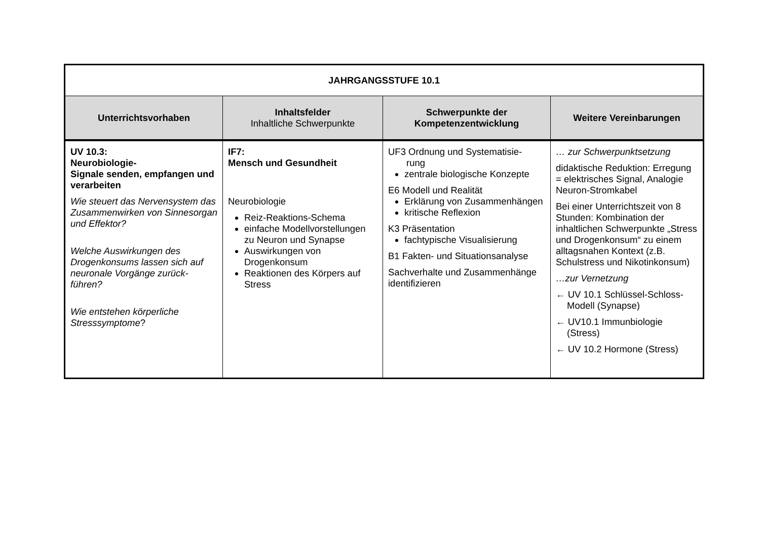| JAHRGANGSSTUFE 10.1 | | | |
| Unterrichtsvorhaben | Inhaltsfelder Inhaltliche Schwerpunkte | Schwerpunkte der Kompetenzentwicklung | Weitere Vereinbarungen |
| UV 10.3: Neurobiologie- Signale senden, empfangen und verarbeiten Wie steuert das Nervensystem das Zusammenwirken von Sinnesorgan und Effektor? Welche Auswirkungen des Drogenkonsums lassen sich auf neuronale Vorgänge zurück-führen? Wie entstehen körperliche Stresssymptome ? | IF7: Mensch und Gesundheit Neurobiologie Reiz-Reaktions-Schema einfache Modellvorstellungen zu Neuron und Synapse Auswirkungen von Drogenkonsum Reaktionen des Körpers auf Stress | UF3 Ordnung und Systematisie- rung zentrale biologische Konzepte E6 Modell und Realität Erklärung von Zusammenhängen kritische Reflexion K3 Präsentation fachtypische Visualisierung B1 Fakten- und Situationsanalyse Sachverhalte und Zusammenhänge identifizieren | … zur Schwerpunktsetzung didaktische Reduktion: Erregung = elektrisches Signal, Analogie Neuron-Stromkabel Bei einer Unterrichtszeit von 8 Stunden: Kombination der inhaltlichen Schwerpunkte „Stress und Drogenkonsum“ zu einem alltagsnahen Kontext (z.B. Schulstress und Nikotinkonsum) …zur Vernetzung ← UV 10.1 Schlüssel-Schloss-Modell (Synapse) ← UV10.1 Immunbiologie (Stress) ← UV 10.2 Hormone (Stress) |